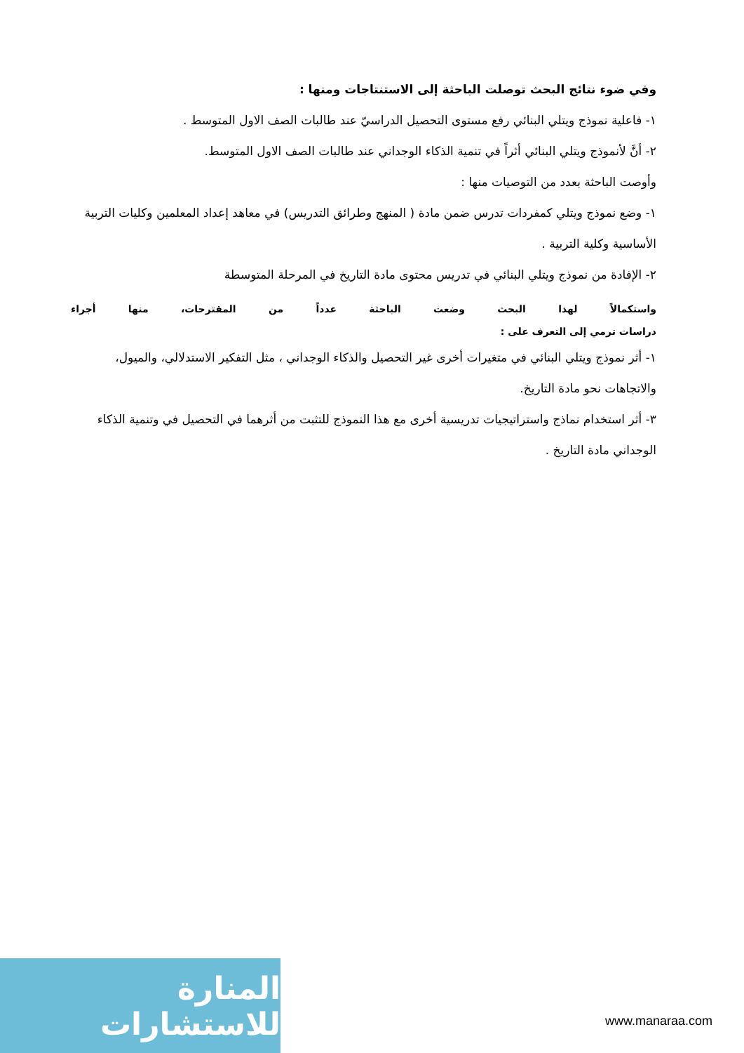وفي ضوء نتائج البحث توصلت الباحثة إلى الاستنتاجات ومنها :
١- فاعلية نموذج ويتلي البنائي رفع مستوى التحصيل الدراسيّ عند طالبات الصف الاول المتوسط .
٢- أنَّ لأنموذج ويتلي البنائي أثراً في تنمية الذكاء الوجداني عند طالبات الصف الاول المتوسط.
وأوصت الباحثة بعدد من التوصيات منها :
١- وضع نموذج ويتلي كمفردات تدرس ضمن مادة ( المنهج وطرائق التدريس) في معاهد إعداد المعلمين وكليات التربية الأساسية وكلية التربية .
٢- الإفادة من نموذج ويتلي البنائي في تدريس محتوى مادة التاريخ في المرحلة المتوسطة
واستكمالاً لهذا البحث وضعت الباحثة عدداً من المقترحات، منها أجراء
دراسات ترمي إلى التعرف على :
١- أثر نموذج ويتلي البنائي في متغيرات أخرى غير التحصيل والذكاء الوجداني ، مثل التفكير الاستدلالي، والميول، والاتجاهات نحو مادة التاريخ.
٣- أثر استخدام نماذج واستراتيجيات تدريسية أخرى مع هذا النموذج للتثبت من أثرهما في التحصيل في وتنمية الذكاء الوجداني مادة التاريخ .
المنارة للاستشارات
www.manaraa.com